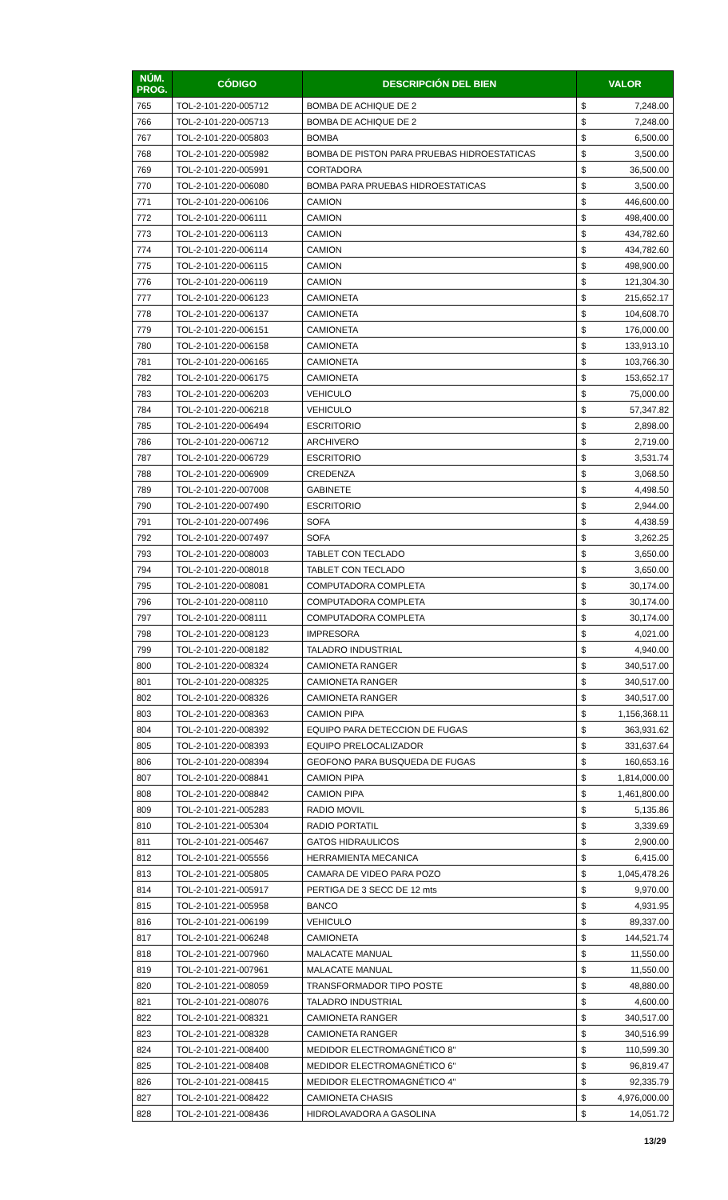| NÚM. PROG. | CÓDIGO | DESCRIPCIÓN DEL BIEN | VALOR | |
| --- | --- | --- | --- | --- |
| 765 | TOL-2-101-220-005712 | BOMBA DE ACHIQUE DE 2 | $ | 7,248.00 |
| 766 | TOL-2-101-220-005713 | BOMBA DE ACHIQUE DE 2 | $ | 7,248.00 |
| 767 | TOL-2-101-220-005803 | BOMBA | $ | 6,500.00 |
| 768 | TOL-2-101-220-005982 | BOMBA DE PISTON PARA PRUEBAS HIDROESTATICAS | $ | 3,500.00 |
| 769 | TOL-2-101-220-005991 | CORTADORA | $ | 36,500.00 |
| 770 | TOL-2-101-220-006080 | BOMBA PARA PRUEBAS HIDROESTATICAS | $ | 3,500.00 |
| 771 | TOL-2-101-220-006106 | CAMION | $ | 446,600.00 |
| 772 | TOL-2-101-220-006111 | CAMION | $ | 498,400.00 |
| 773 | TOL-2-101-220-006113 | CAMION | $ | 434,782.60 |
| 774 | TOL-2-101-220-006114 | CAMION | $ | 434,782.60 |
| 775 | TOL-2-101-220-006115 | CAMION | $ | 498,900.00 |
| 776 | TOL-2-101-220-006119 | CAMION | $ | 121,304.30 |
| 777 | TOL-2-101-220-006123 | CAMIONETA | $ | 215,652.17 |
| 778 | TOL-2-101-220-006137 | CAMIONETA | $ | 104,608.70 |
| 779 | TOL-2-101-220-006151 | CAMIONETA | $ | 176,000.00 |
| 780 | TOL-2-101-220-006158 | CAMIONETA | $ | 133,913.10 |
| 781 | TOL-2-101-220-006165 | CAMIONETA | $ | 103,766.30 |
| 782 | TOL-2-101-220-006175 | CAMIONETA | $ | 153,652.17 |
| 783 | TOL-2-101-220-006203 | VEHICULO | $ | 75,000.00 |
| 784 | TOL-2-101-220-006218 | VEHICULO | $ | 57,347.82 |
| 785 | TOL-2-101-220-006494 | ESCRITORIO | $ | 2,898.00 |
| 786 | TOL-2-101-220-006712 | ARCHIVERO | $ | 2,719.00 |
| 787 | TOL-2-101-220-006729 | ESCRITORIO | $ | 3,531.74 |
| 788 | TOL-2-101-220-006909 | CREDENZA | $ | 3,068.50 |
| 789 | TOL-2-101-220-007008 | GABINETE | $ | 4,498.50 |
| 790 | TOL-2-101-220-007490 | ESCRITORIO | $ | 2,944.00 |
| 791 | TOL-2-101-220-007496 | SOFA | $ | 4,438.59 |
| 792 | TOL-2-101-220-007497 | SOFA | $ | 3,262.25 |
| 793 | TOL-2-101-220-008003 | TABLET CON TECLADO | $ | 3,650.00 |
| 794 | TOL-2-101-220-008018 | TABLET CON TECLADO | $ | 3,650.00 |
| 795 | TOL-2-101-220-008081 | COMPUTADORA COMPLETA | $ | 30,174.00 |
| 796 | TOL-2-101-220-008110 | COMPUTADORA COMPLETA | $ | 30,174.00 |
| 797 | TOL-2-101-220-008111 | COMPUTADORA COMPLETA | $ | 30,174.00 |
| 798 | TOL-2-101-220-008123 | IMPRESORA | $ | 4,021.00 |
| 799 | TOL-2-101-220-008182 | TALADRO INDUSTRIAL | $ | 4,940.00 |
| 800 | TOL-2-101-220-008324 | CAMIONETA RANGER | $ | 340,517.00 |
| 801 | TOL-2-101-220-008325 | CAMIONETA RANGER | $ | 340,517.00 |
| 802 | TOL-2-101-220-008326 | CAMIONETA RANGER | $ | 340,517.00 |
| 803 | TOL-2-101-220-008363 | CAMION PIPA | $ | 1,156,368.11 |
| 804 | TOL-2-101-220-008392 | EQUIPO PARA DETECCION DE FUGAS | $ | 363,931.62 |
| 805 | TOL-2-101-220-008393 | EQUIPO PRELOCALIZADOR | $ | 331,637.64 |
| 806 | TOL-2-101-220-008394 | GEOFONO PARA BUSQUEDA DE FUGAS | $ | 160,653.16 |
| 807 | TOL-2-101-220-008841 | CAMION PIPA | $ | 1,814,000.00 |
| 808 | TOL-2-101-220-008842 | CAMION PIPA | $ | 1,461,800.00 |
| 809 | TOL-2-101-221-005283 | RADIO MOVIL | $ | 5,135.86 |
| 810 | TOL-2-101-221-005304 | RADIO PORTATIL | $ | 3,339.69 |
| 811 | TOL-2-101-221-005467 | GATOS HIDRAULICOS | $ | 2,900.00 |
| 812 | TOL-2-101-221-005556 | HERRAMIENTA MECANICA | $ | 6,415.00 |
| 813 | TOL-2-101-221-005805 | CAMARA DE VIDEO PARA POZO | $ | 1,045,478.26 |
| 814 | TOL-2-101-221-005917 | PERTIGA DE 3 SECC DE 12 mts | $ | 9,970.00 |
| 815 | TOL-2-101-221-005958 | BANCO | $ | 4,931.95 |
| 816 | TOL-2-101-221-006199 | VEHICULO | $ | 89,337.00 |
| 817 | TOL-2-101-221-006248 | CAMIONETA | $ | 144,521.74 |
| 818 | TOL-2-101-221-007960 | MALACATE MANUAL | $ | 11,550.00 |
| 819 | TOL-2-101-221-007961 | MALACATE MANUAL | $ | 11,550.00 |
| 820 | TOL-2-101-221-008059 | TRANSFORMADOR TIPO POSTE | $ | 48,880.00 |
| 821 | TOL-2-101-221-008076 | TALADRO INDUSTRIAL | $ | 4,600.00 |
| 822 | TOL-2-101-221-008321 | CAMIONETA RANGER | $ | 340,517.00 |
| 823 | TOL-2-101-221-008328 | CAMIONETA RANGER | $ | 340,516.99 |
| 824 | TOL-2-101-221-008400 | MEDIDOR ELECTROMAGNÉTICO 8" | $ | 110,599.30 |
| 825 | TOL-2-101-221-008408 | MEDIDOR ELECTROMAGNÉTICO 6" | $ | 96,819.47 |
| 826 | TOL-2-101-221-008415 | MEDIDOR ELECTROMAGNÉTICO 4" | $ | 92,335.79 |
| 827 | TOL-2-101-221-008422 | CAMIONETA CHASIS | $ | 4,976,000.00 |
| 828 | TOL-2-101-221-008436 | HIDROLAVADORA A GASOLINA | $ | 14,051.72 |
13/29